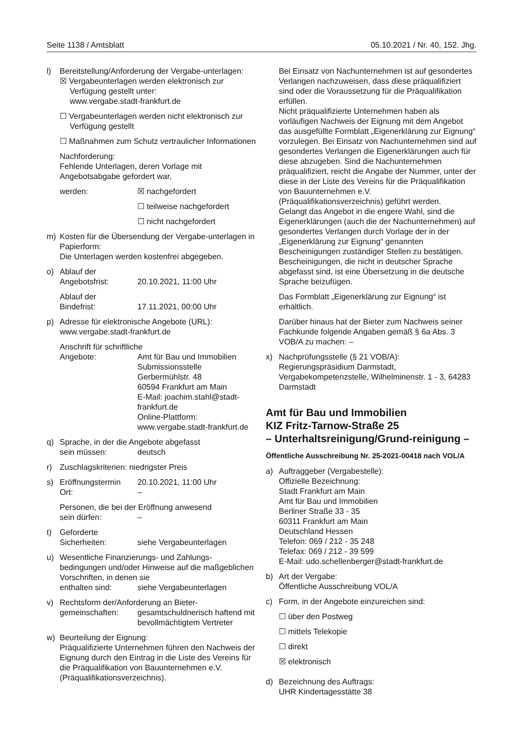Seite 1138 / Amtsblatt 05.10.2021 / Nr. 40, 152. Jhg.
l) Bereitstellung/Anforderung der Vergabe-unterlagen:
☒ Vergabeunterlagen werden elektronisch zur Verfügung gestellt unter:
www.vergabe.stadt-frankfurt.de
☐ Vergabeunterlagen werden nicht elektronisch zur Verfügung gestellt
☐ Maßnahmen zum Schutz vertraulicher Informationen
Nachforderung:
Fehlende Unterlagen, deren Vorlage mit Angebotsabgabe gefordert war,
werden: ☒ nachgefordert
☐ teilweise nachgefordert
☐ nicht nachgefordert
m) Kosten für die Übersendung der Vergabe-unterlagen in Papierform:
Die Unterlagen werden kostenfrei abgegeben.
o) Ablauf der
Angebotsfrist: 20.10.2021, 11:00 Uhr
Ablauf der
Bindefrist: 17.11.2021, 00:00 Uhr
p) Adresse für elektronische Angebote (URL): www.vergabe.stadt-frankfurt.de
Anschrift für schriftliche
Angebote: Amt für Bau und Immobilien
Submissionsstelle
Gerbermühlstr. 48
60594 Frankfurt am Main
E-Mail: joachim.stahl@stadt-frankfurt.de
Online-Plattform:
www.vergabe.stadt-frankfurt.de
q) Sprache, in der die Angebote abgefasst
sein müssen: deutsch
r) Zuschlagskriterien: niedrigster Preis
s) Eröffnungstermin 20.10.2021, 11:00 Uhr
Ort: –
Personen, die bei der Eröffnung anwesend
sein dürfen: –
t) Geforderte
Sicherheiten: siehe Vergabeunterlagen
u) Wesentliche Finanzierungs- und Zahlungs-bedingungen und/oder Hinweise auf die maßgeblichen Vorschriften, in denen sie
enthalten sind: siehe Vergabeunterlagen
v) Rechtsform der/Anforderung an Bieter-
gemeinschaften: gesamtschuldnerisch haftend mit bevollmächtigtem Vertreter
w) Beurteilung der Eignung:
Präqualifizierte Unternehmen führen den Nachweis der Eignung durch den Eintrag in die Liste des Vereins für die Präqualifikation von Bauunternehmen e.V. (Präqualifikationsverzeichnis).
Bei Einsatz von Nachunternehmen ist auf gesondertes Verlangen nachzuweisen, dass diese präqualifiziert sind oder die Voraussetzung für die Präqualifikation erfüllen.
Nicht präqualifizierte Unternehmen haben als vorläufigen Nachweis der Eignung mit dem Angebot das ausgefüllte Formblatt „Eigenerklärung zur Eignung“ vorzulegen. Bei Einsatz von Nachunternehmen sind auf gesondertes Verlangen die Eigenerklärungen auch für diese abzugeben. Sind die Nachunternehmen präqualifiziert, reicht die Angabe der Nummer, unter der diese in der Liste des Vereins für die Präqualifikation von Bauunternehmen e.V. (Präqualifikationsverzeichnis) geführt werden.
Gelangt das Angebot in die engere Wahl, sind die Eigenerklärungen (auch die der Nachunternehmen) auf gesondertes Verlangen durch Vorlage der in der „Eigenerklärung zur Eignung“ genannten Bescheinigungen zuständiger Stellen zu bestätigen. Bescheinigungen, die nicht in deutscher Sprache abgefasst sind, ist eine Übersetzung in die deutsche Sprache beizufügen.
Das Formblatt „Eigenerklärung zur Eignung“ ist erhältlich.
Darüber hinaus hat der Bieter zum Nachweis seiner Fachkunde folgende Angaben gemäß § 6a Abs. 3 VOB/A zu machen: –
x) Nachprüfungsstelle (§ 21 VOB/A):
Regierungspräsidium Darmstadt, Vergabekompetenzstelle, Wilhelminenstr. 1 - 3, 64283 Darmstadt
Amt für Bau und Immobilien
KIZ Fritz-Tarnow-Straße 25
– Unterhaltsreinigung/Grund-reinigung –
Öffentliche Ausschreibung Nr. 25-2021-00418 nach VOL/A
a) Auftraggeber (Vergabestelle):
Offizielle Bezeichnung:
Stadt Frankfurt am Main
Amt für Bau und Immobilien
Berliner Straße 33 - 35
60311 Frankfurt am Main
Deutschland Hessen
Telefon: 069 / 212 - 35 248
Telefax: 069 / 212 - 39 599
E-Mail: udo.schellenberger@stadt-frankfurt.de
b) Art der Vergabe:
Öffentliche Ausschreibung VOL/A
c) Form, in der Angebote einzureichen sind:
☐ über den Postweg
☐ mittels Telekopie
☐ direkt
☒ elektronisch
d) Bezeichnung des Auftrags:
UHR Kindertagesstätte 38